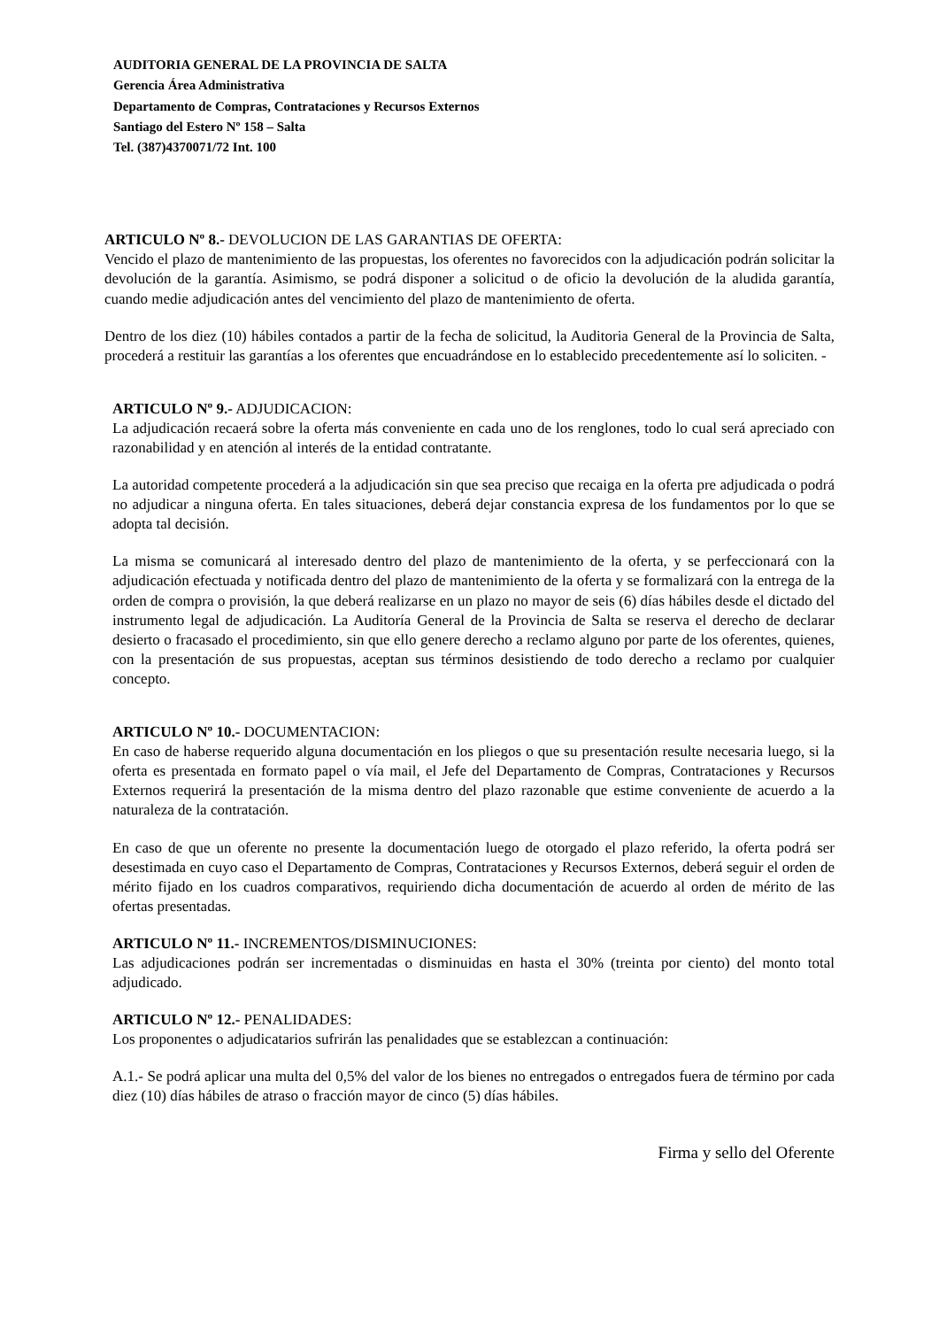AUDITORIA GENERAL DE LA PROVINCIA DE SALTA
Gerencia Área Administrativa
Departamento de Compras, Contrataciones y Recursos Externos
Santiago del Estero Nº 158 – Salta
Tel. (387)4370071/72 Int. 100
ARTICULO Nº 8.- DEVOLUCION DE LAS GARANTIAS DE OFERTA:
Vencido el plazo de mantenimiento de las propuestas, los oferentes no favorecidos con la adjudicación podrán solicitar la devolución de la garantía. Asimismo, se podrá disponer a solicitud o de oficio la devolución de la aludida garantía, cuando medie adjudicación antes del vencimiento del plazo de mantenimiento de oferta.
Dentro de los diez (10) hábiles contados a partir de la fecha de solicitud, la Auditoria General de la Provincia de Salta, procederá a restituir las garantías a los oferentes que encuadrándose en lo establecido precedentemente así lo soliciten. -
ARTICULO Nº 9.- ADJUDICACION:
La adjudicación recaerá sobre la oferta más conveniente en cada uno de los renglones, todo lo cual será apreciado con razonabilidad y en atención al interés de la entidad contratante.
La autoridad competente procederá a la adjudicación sin que sea preciso que recaiga en la oferta pre adjudicada o podrá no adjudicar a ninguna oferta. En tales situaciones, deberá dejar constancia expresa de los fundamentos por lo que se adopta tal decisión.
La misma se comunicará al interesado dentro del plazo de mantenimiento de la oferta, y se perfeccionará con la adjudicación efectuada y notificada dentro del plazo de mantenimiento de la oferta y se formalizará con la entrega de la orden de compra o provisión, la que deberá realizarse en un plazo no mayor de seis (6) días hábiles desde el dictado del instrumento legal de adjudicación. La Auditoría General de la Provincia de Salta se reserva el derecho de declarar desierto o fracasado el procedimiento, sin que ello genere derecho a reclamo alguno por parte de los oferentes, quienes, con la presentación de sus propuestas, aceptan sus términos desistiendo de todo derecho a reclamo por cualquier concepto.
ARTICULO Nº 10.- DOCUMENTACION:
En caso de haberse requerido alguna documentación en los pliegos o que su presentación resulte necesaria luego, si la oferta es presentada en formato papel o vía mail, el Jefe del Departamento de Compras, Contrataciones y Recursos Externos requerirá la presentación de la misma dentro del plazo razonable que estime conveniente de acuerdo a la naturaleza de la contratación.
En caso de que un oferente no presente la documentación luego de otorgado el plazo referido, la oferta podrá ser desestimada en cuyo caso el Departamento de Compras, Contrataciones y Recursos Externos, deberá seguir el orden de mérito fijado en los cuadros comparativos, requiriendo dicha documentación de acuerdo al orden de mérito de las ofertas presentadas.
ARTICULO Nº 11.- INCREMENTOS/DISMINUCIONES:
Las adjudicaciones podrán ser incrementadas o disminuidas en hasta el 30% (treinta por ciento) del monto total adjudicado.
ARTICULO Nº 12.- PENALIDADES:
Los proponentes o adjudicatarios sufrirán las penalidades que se establezcan a continuación:
A.1.- Se podrá aplicar una multa del 0,5% del valor de los bienes no entregados o entregados fuera de término por cada diez (10) días hábiles de atraso o fracción mayor de cinco (5) días hábiles.
Firma y sello del Oferente